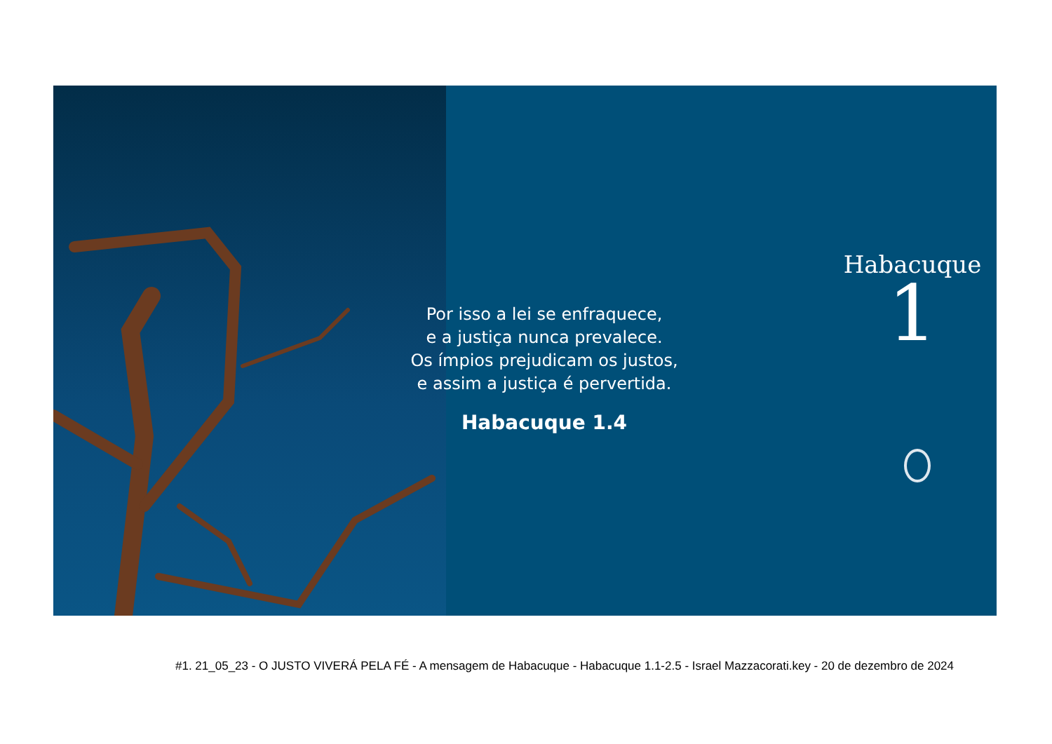Por isso a lei se enfraquece,
e a justiça nunca prevalece.
Os ímpios prejudicam os justos,
e assim a justiça é pervertida.
Habacuque 1.4
Habacuque
1
#1. 21_05_23 - O JUSTO VIVERÁ PELA FÉ - A mensagem de Habacuque - Habacuque 1.1-2.5 - Israel Mazzacorati.key - 20 de dezembro de 2024